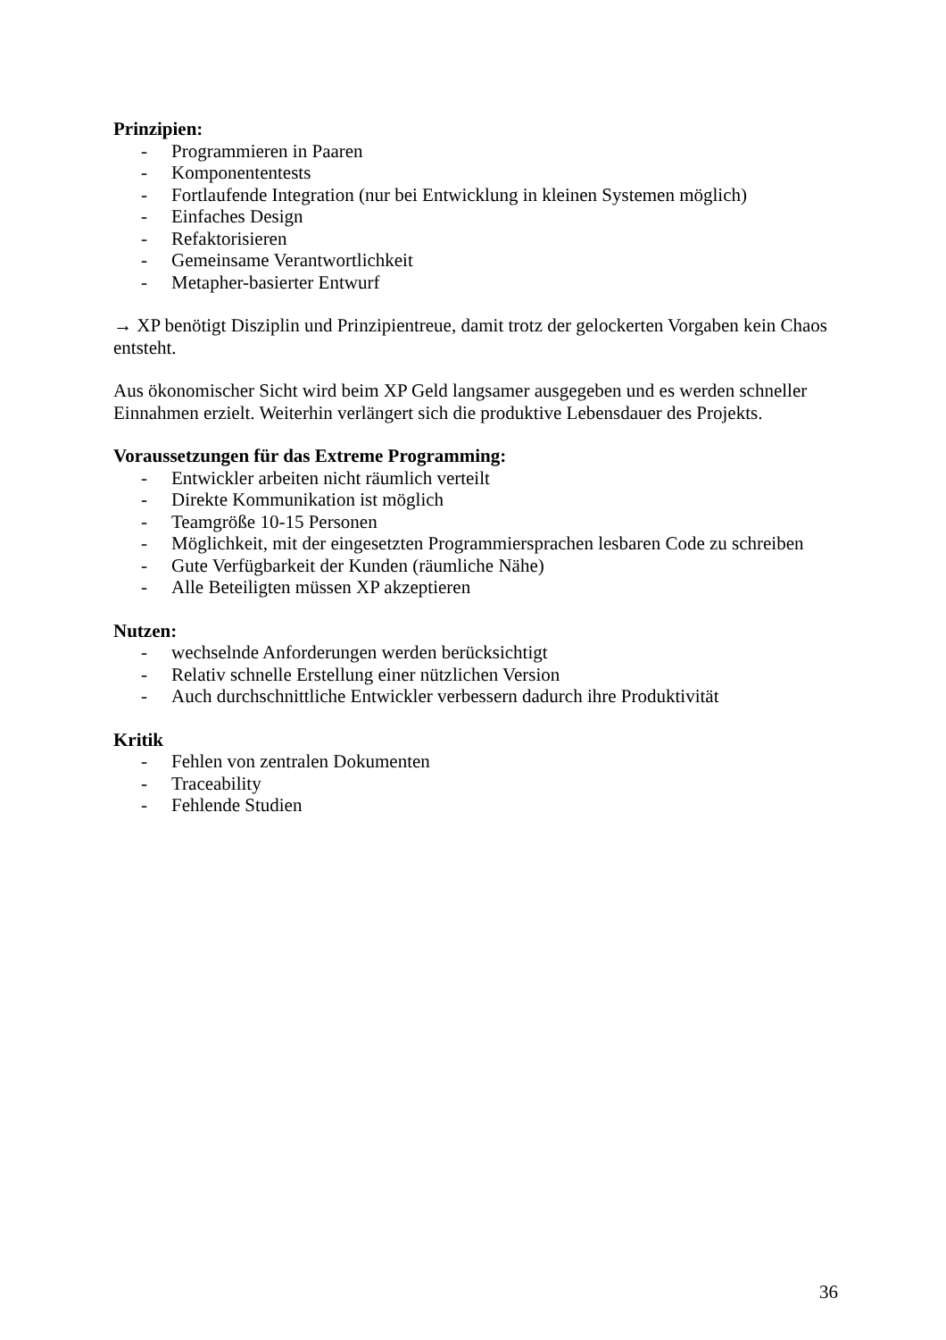Prinzipien:
- Programmieren in Paaren
- Komponententests
- Fortlaufende Integration (nur bei Entwicklung in kleinen Systemen möglich)
- Einfaches Design
- Refaktorisieren
- Gemeinsame Verantwortlichkeit
- Metapher-basierter Entwurf
→ XP benötigt Disziplin und Prinzipientreue, damit trotz der gelockerten Vorgaben kein Chaos entsteht.
Aus ökonomischer Sicht wird beim XP Geld langsamer ausgegeben und es werden schneller Einnahmen erzielt. Weiterhin verlängert sich die produktive Lebensdauer des Projekts.
Voraussetzungen für das Extreme Programming:
- Entwickler arbeiten nicht räumlich verteilt
- Direkte Kommunikation ist möglich
- Teamgröße 10-15 Personen
- Möglichkeit, mit der eingesetzten Programmiersprachen lesbaren Code zu schreiben
- Gute Verfügbarkeit der Kunden (räumliche Nähe)
- Alle Beteiligten müssen XP akzeptieren
Nutzen:
- wechselnde Anforderungen werden berücksichtigt
- Relativ schnelle Erstellung einer nützlichen Version
- Auch durchschnittliche Entwickler verbessern dadurch ihre Produktivität
Kritik
- Fehlen von zentralen Dokumenten
- Traceability
- Fehlende Studien
36